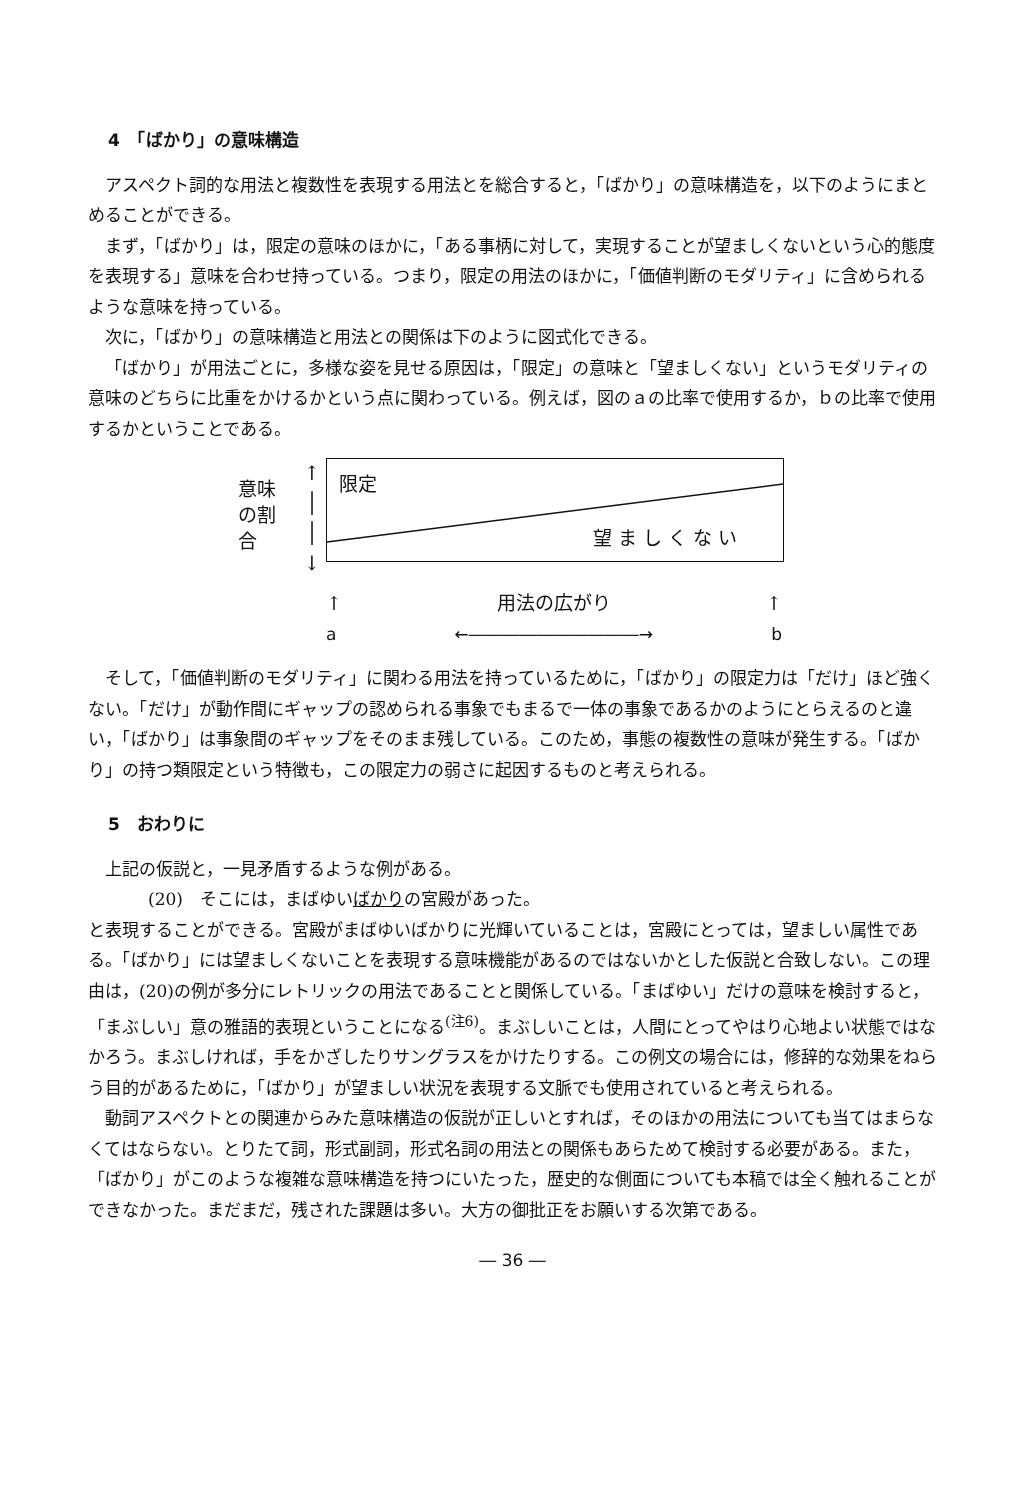4　「ばかり」の意味構造
アスペクト詞的な用法と複数性を表現する用法とを総合すると，「ばかり」の意味構造を，以下のようにまとめることができる。
まず，「ばかり」は，限定の意味のほかに，「ある事柄に対して，実現することが望ましくないという心的態度を表現する」意味を合わせ持っている。つまり，限定の用法のほかに，「価値判断のモダリティ」に含められるような意味を持っている。
次に，「ばかり」の意味構造と用法との関係は下のように図式化できる。
「ばかり」が用法ごとに，多様な姿を見せる原因は，「限定」の意味と「望ましくない」というモダリティの意味のどちらに比重をかけるかという点に関わっている。例えば，図のａの比率で使用するか，ｂの比率で使用するかということである。
意味
の割
合
↑
│
│
↓
限定
望ましくない
↑ 用法の広がり ↑
a ←――――――――――→ b
そして，「価値判断のモダリティ」に関わる用法を持っているために，「ばかり」の限定力は「だけ」ほど強くない。「だけ」が動作間にギャップの認められる事象でもまるで一体の事象であるかのようにとらえるのと違い，「ばかり」は事象間のギャップをそのまま残している。このため，事態の複数性の意味が発生する。「ばかり」の持つ類限定という特徴も，この限定力の弱さに起因するものと考えられる。
5　おわりに
上記の仮説と，一見矛盾するような例がある。
(20)　そこには，まばゆいばかりの宮殿があった。
と表現することができる。宮殿がまばゆいばかりに光輝いていることは，宮殿にとっては，望ましい属性である。「ばかり」には望ましくないことを表現する意味機能があるのではないかとした仮説と合致しない。この理由は，(20)の例が多分にレトリックの用法であることと関係している。「まばゆい」だけの意味を検討すると，「まぶしい」意の雅語的表現ということになる<sup>(注6)</sup>。まぶしいことは，人間にとってやはり心地よい状態ではなかろう。まぶしければ，手をかざしたりサングラスをかけたりする。この例文の場合には，修辞的な効果をねらう目的があるために，「ばかり」が望ましい状況を表現する文脈でも使用されていると考えられる。
動詞アスペクトとの関連からみた意味構造の仮説が正しいとすれば，そのほかの用法についても当てはまらなくてはならない。とりたて詞，形式副詞，形式名詞の用法との関係もあらためて検討する必要がある。また，「ばかり」がこのような複雑な意味構造を持つにいたった，歴史的な側面についても本稿では全く触れることができなかった。まだまだ，残された課題は多い。大方の御批正をお願いする次第である。
― 36 ―